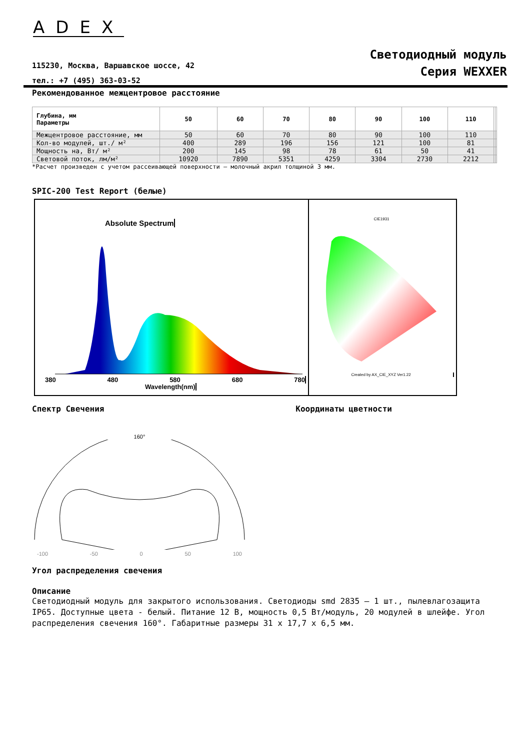ADEX
115230, Москва, Варшавское шоссе, 42
тел.: +7 (495) 363-03-52
Светодиодный модуль
Серия WEXXER
Рекомендованное межцентровое расстояние
| Глубина, мм Параметры | 50 | 60 | 70 | 80 | 90 | 100 | 110 | | |
| --- | --- | --- | --- | --- | --- | --- | --- | --- | --- |
| Межцентровое расстояние, мм | 50 | 60 | 70 | 80 | 90 | 100 | 110 | | |
| Кол-во модулей, шт./ м² | 400 | 289 | 196 | 156 | 121 | 100 | 81 | | |
| Мощность на, Вт/ м² | 200 | 145 | 98 | 78 | 61 | 50 | 41 | | |
| Световой поток, лм/м² | 10920 | 7890 | 5351 | 4259 | 3304 | 2730 | 2212 | | |
*Расчет произведен с учетом рассеивающей поверхности – молочный акрил толщиной 3 мм.
SPIC-200 Test Report (белые)
Absolute Spectrum
380 480 580 680 780
Wavelength(nm)
CIE1931
Created by AX_CIE_XYZ Ver1.22
Спектр Свечения Координаты цветности
160°
-100 -50 0 50 100
Угол распределения свечения
Описание
Светодиодный модуль для закрытого использования. Светодиоды smd 2835 – 1 шт., пылевлагозащита IP65. Доступные цвета - белый. Питание 12 В, мощность 0,5 Вт/модуль, 20 модулей в шлейфе. Угол распределения свечения 160°. Габаритные размеры 31 х 17,7 х 6,5 мм.